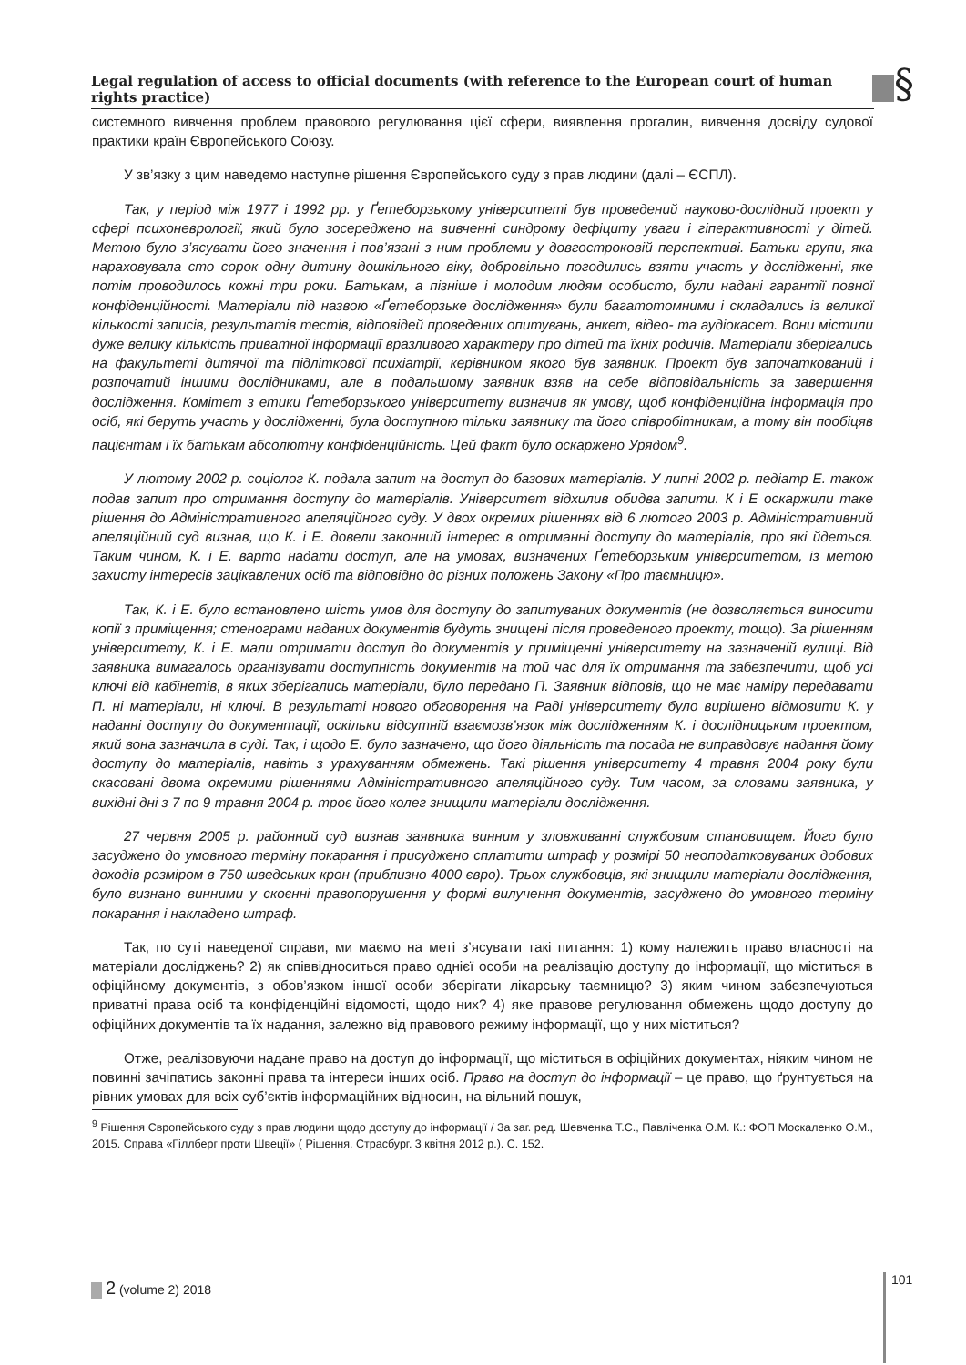Legal regulation of access to official documents (with reference to the European court of human rights practice)
§
системного вивчення проблем правового регулювання цієї сфери, виявлення прогалин, вивчення досвіду судової практики країн Європейського Союзу.
У зв’язку з цим наведемо наступне рішення Європейського суду з прав людини (далі – ЄСПЛ).
Так, у період між 1977 і 1992 рр. у Ґетеборзькому університеті був проведений науково-дослідний проект у сфері психоневрології, який було зосереджено на вивченні синдрому дефіциту уваги і гіперактивності у дітей. Метою було з’ясувати його значення і пов’язані з ним проблеми у довгостроковій перспективі. Батьки групи, яка нараховувала сто сорок одну дитину дошкільного віку, добровільно погодились взяти участь у дослідженні, яке потім проводилось кожні три роки. Батькам, а пізніше і молодим людям особисто, були надані гарантії повної конфіденційності. Матеріали під назвою «Ґетеборзьке дослідження» були багатотомними і складались із великої кількості записів, результатів тестів, відповідей проведених опитувань, анкет, відео- та аудіокасет. Вони містили дуже велику кількість приватної інформації вразливого характеру про дітей та їхніх родичів. Матеріали зберігались на факультеті дитячої та підліткової психіатрії, керівником якого був заявник. Проект був започаткований і розпочатий іншими дослідниками, але в подальшому заявник взяв на себе відповідальність за завершення дослідження. Комітет з етики Ґетеборзького університету визначив як умову, щоб конфіденційна інформація про осіб, які беруть участь у дослідженні, була доступною тільки заявнику та його співробітникам, а тому він пообіцяв пацієнтам і їх батькам абсолютну конфіденційність. Цей факт було оскаржено Урядом<sup>9</sup>.
У лютому 2002 р. соціолог К. подала запит на доступ до базових матеріалів. У липні 2002 р. педіатр Е. також подав запит про отримання доступу до матеріалів. Університет відхилив обидва запити. К і Е оскаржили таке рішення до Адміністративного апеляційного суду. У двох окремих рішеннях від 6 лютого 2003 р. Адміністративний апеляційний суд визнав, що К. і Е. довели законний інтерес в отриманні доступу до матеріалів, про які йдеться. Таким чином, К. і Е. варто надати доступ, але на умовах, визначених Ґетеборзьким університетом, із метою захисту інтересів зацікавлених осіб та відповідно до різних положень Закону «Про таємницю».
Так, К. і Е. було встановлено шість умов для доступу до запитуваних документів (не дозволяється виносити копії з приміщення; стенограми наданих документів будуть знищені після проведеного проекту, тощо). За рішенням університету, К. і Е. мали отримати доступ до документів у приміщенні університету на зазначеній вулиці. Від заявника вимагалось організувати доступність документів на той час для їх отримання та забезпечити, щоб усі ключі від кабінетів, в яких зберігались матеріали, було передано П. Заявник відповів, що не має наміру передавати П. ні матеріали, ні ключі. В результаті нового обговорення на Раді університету було вирішено відмовити К. у наданні доступу до документації, оскільки відсутній взаємозв’язок між дослідженням К. і дослідницьким проектом, який вона зазначила в суді. Так, і щодо Е. було зазначено, що його діяльність та посада не виправдовує надання йому доступу до матеріалів, навіть з урахуванням обмежень. Такі рішення університету 4 травня 2004 року були скасовані двома окремими рішеннями Адміністративного апеляційного суду. Тим часом, за словами заявника, у вихідні дні з 7 по 9 травня 2004 р. троє його колег знищили матеріали дослідження.
27 червня 2005 р. районний суд визнав заявника винним у зловживанні службовим становищем. Його було засуджено до умовного терміну покарання і присуджено сплатити штраф у розмірі 50 неоподатковуваних добових доходів розміром в 750 шведських крон (приблизно 4000 євро). Трьох службовців, які знищили матеріали дослідження, було визнано винними у скоєнні правопорушення у формі вилучення документів, засуджено до умовного терміну покарання і накладено штраф.
Так, по суті наведеної справи, ми маємо на меті з’ясувати такі питання: 1) кому належить право власності на матеріали досліджень? 2) як співвідноситься право однієї особи на реалізацію доступу до інформації, що міститься в офіційному документів, з обов’язком іншої особи зберігати лікарську таємницю? 3) яким чином забезпечуються приватні права осіб та конфіденційні відомості, щодо них? 4) яке правове регулювання обмежень щодо доступу до офіційних документів та їх надання, залежно від правового режиму інформації, що у них міститься?
Отже, реалізовуючи надане право на доступ до інформації, що міститься в офіційних документах, ніяким чином не повинні зачіпатись законні права та інтереси інших осіб. Право на доступ до інформації – це право, що ґрунтується на рівних умовах для всіх суб’єктів інформаційних відносин, на вільний пошук,
<sup>9</sup> Рішення Європейського суду з прав людини щодо доступу до інформації / За заг. ред. Шевченка Т.С., Павліченка О.М. К.: ФОП Москаленко О.М., 2015. Справа «Гіллберг проти Швеції» ( Рішення. Страсбург. 3 квітня 2012 р.). С. 152.
2 (volume 2) 2018 101